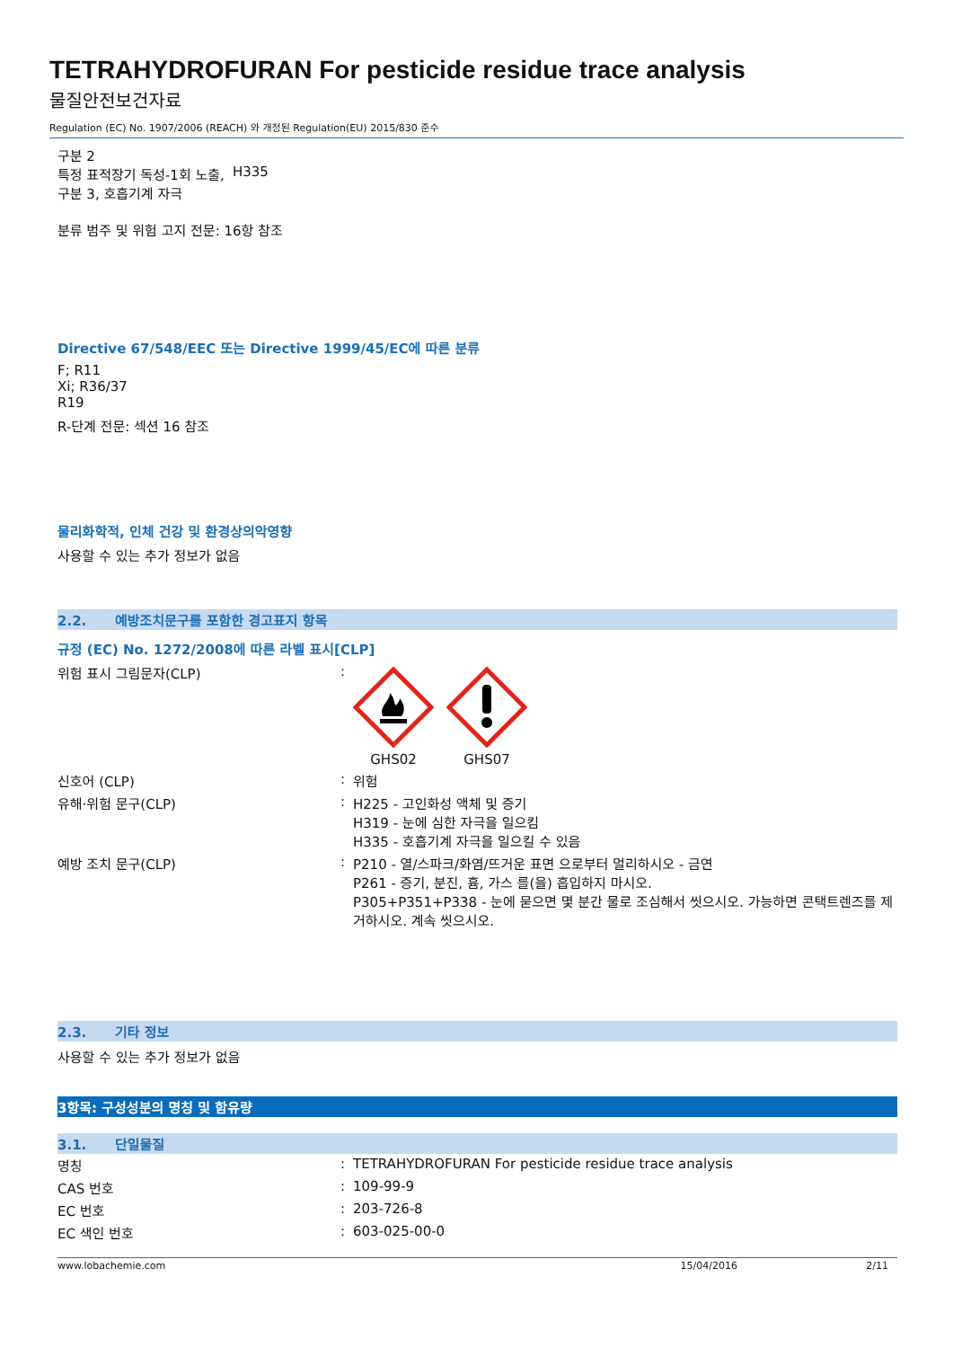TETRAHYDROFURAN For pesticide residue trace analysis
물질안전보건자료
Regulation (EC) No. 1907/2006 (REACH) 와 개정된 Regulation(EU) 2015/830 준수
| 구분 2 특정 표적장기 독성-1회 노출, 구분 3, 호흡기계 자극 | H335 |
분류 범주 및 위험 고지 전문: 16항 참조
Directive 67/548/EEC 또는 Directive 1999/45/EC에 따른 분류
F; R11
Xi; R36/37
R19
R-단계 전문: 섹션 16 참조
물리화학적, 인체 건강 및 환경상의악영향
사용할 수 있는 추가 정보가 없음
2.2. 예방조치문구를 포함한 경고표지 항목
규정 (EC) No. 1272/2008에 따른 라벨 표시[CLP]
| 위험 표시 그림문자(CLP) | : | GHS02 GHS07 |
| 신호어 (CLP) | : | 위험 |
| 유해·위험 문구(CLP) | : | H225 - 고인화성 액체 및 증기 H319 - 눈에 심한 자극을 일으킴 H335 - 호흡기계 자극을 일으킬 수 있음 |
| 예방 조치 문구(CLP) | : | P210 - 열/스파크/화염/뜨거운 표면 으로부터 멀리하시오 - 금연 P261 - 증기, 분진, 흄, 가스 를(을) 흡입하지 마시오. P305+P351+P338 - 눈에 묻으면 몇 분간 물로 조심해서 씻으시오. 가능하면 콘택트렌즈를 제거하시오. 계속 씻으시오. |
2.3. 기타 정보
사용할 수 있는 추가 정보가 없음
3항목: 구성성분의 명칭 및 함유량
3.1. 단일물질
| 명칭 | : | TETRAHYDROFURAN For pesticide residue trace analysis |
| CAS 번호 | : | 109-99-9 |
| EC 번호 | : | 203-726-8 |
| EC 색인 번호 | : | 603-025-00-0 |
www.lobachemie.com 15/04/2016 2/11